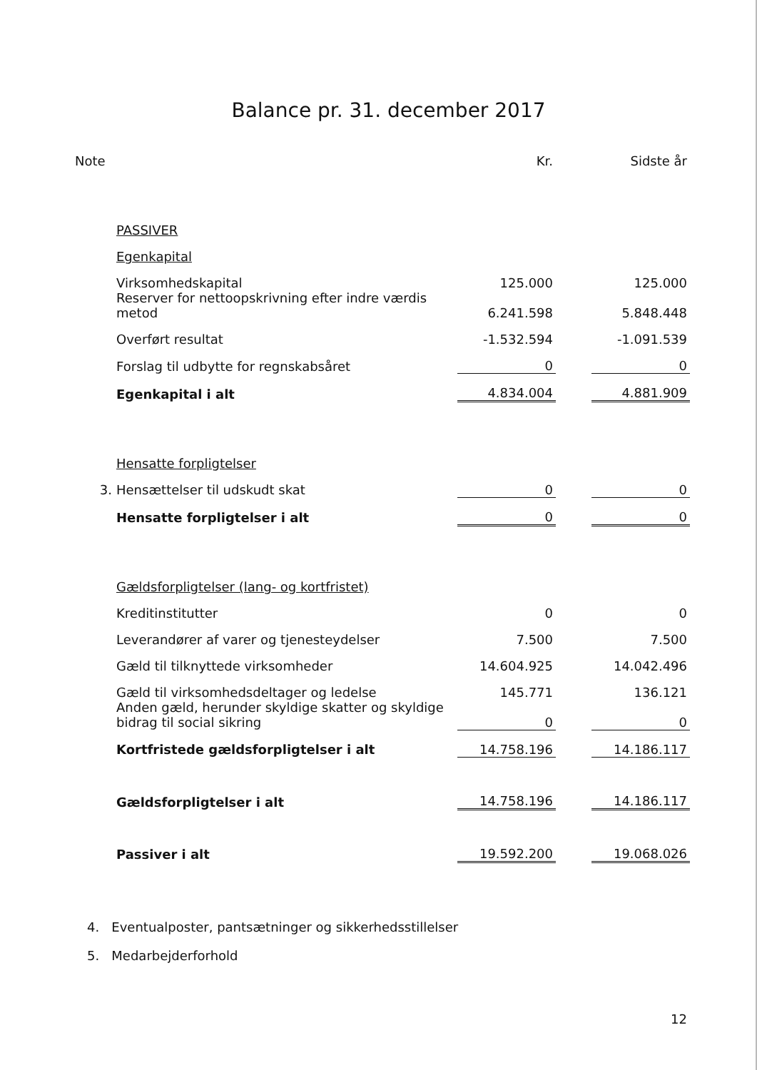Balance pr. 31. december 2017
| Note | | Kr. | | Sidste år |
| | PASSIVER | | | |
| | Egenkapital | | | |
| | Virksomhedskapital | 125.000 | | 125.000 |
| | Reserver for nettoopskrivning efter indre værdis metod | 6.241.598 | | 5.848.448 |
| | Overført resultat | -1.532.594 | | -1.091.539 |
| | Forslag til udbytte for regnskabsåret | 0 | | 0 |
| | Egenkapital i alt | 4.834.004 | | 4.881.909 |
| | Hensatte forpligtelser | | | |
| 3. | Hensættelser til udskudt skat | 0 | | 0 |
| | Hensatte forpligtelser i alt | 0 | | 0 |
| | Gældsforpligtelser (lang- og kortfristet) | | | |
| | Kreditinstitutter | 0 | | 0 |
| | Leverandører af varer og tjenesteydelser | 7.500 | | 7.500 |
| | Gæld til tilknyttede virksomheder | 14.604.925 | | 14.042.496 |
| | Gæld til virksomhedsdeltager og ledelse | 145.771 | | 136.121 |
| | Anden gæld, herunder skyldige skatter og skyldige bidrag til social sikring | 0 | | 0 |
| | Kortfristede gældsforpligtelser i alt | 14.758.196 | | 14.186.117 |
| | Gældsforpligtelser i alt | 14.758.196 | | 14.186.117 |
| | Passiver i alt | 19.592.200 | | 19.068.026 |
4. Eventualposter, pantsætninger og sikkerhedsstillelser
5. Medarbejderforhold
12